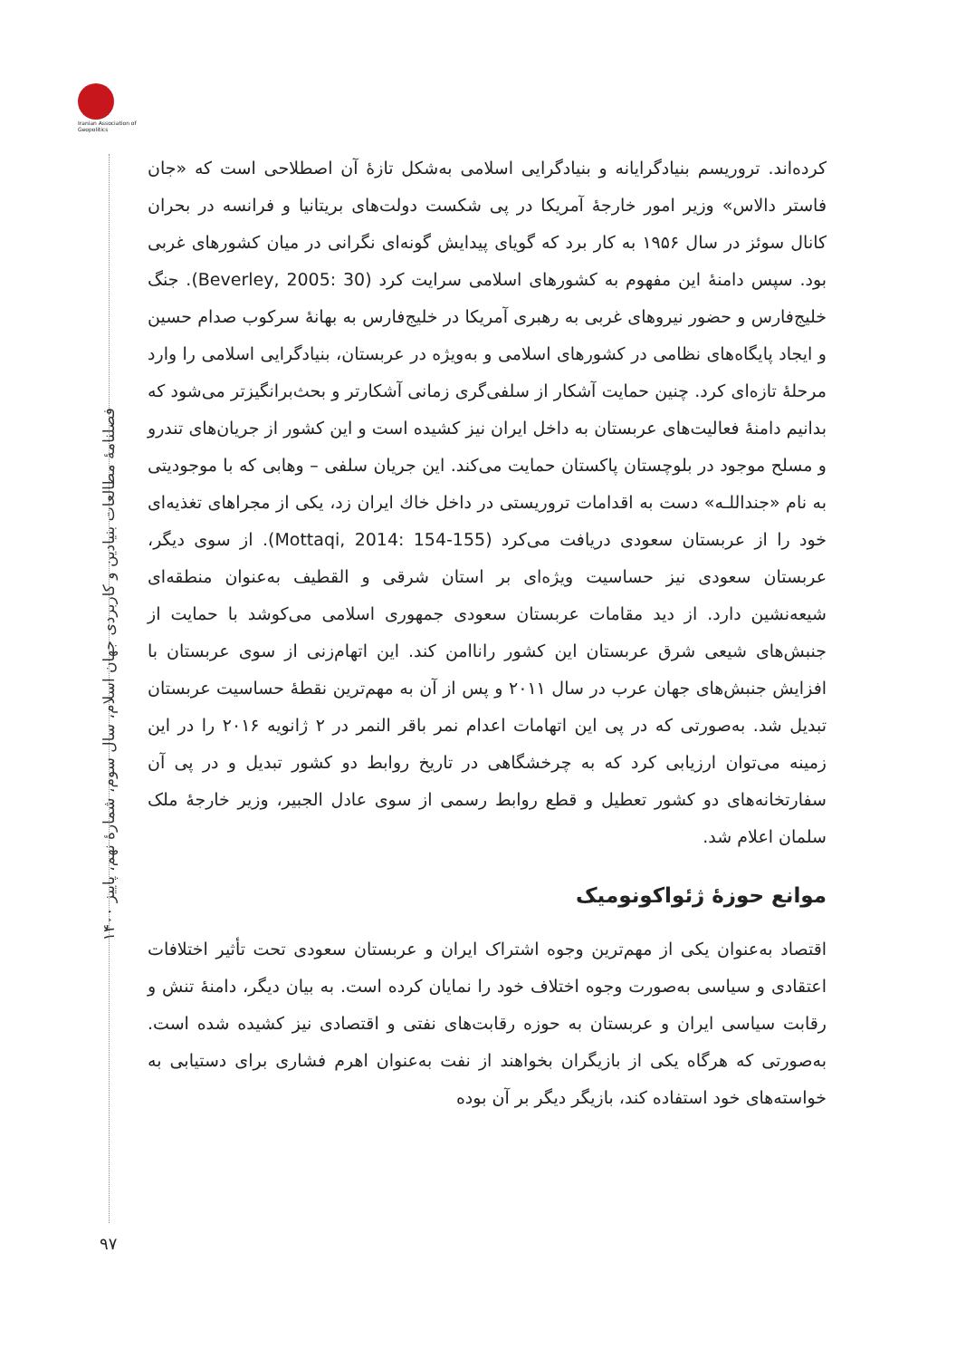Iranian Association of Geopolitics
فصلنامهٔ مطالعات بنیادین و کاربردی جهان اسلام، سال سوم، شمارهٔ نهم، پاییز ۱۴۰۰
کرده‌اند. تروریسم بنیادگرایانه و بنیادگرایی اسلامی به‌شکل تازهٔ آن اصطلاحی است که «جان فاستر دالاس» وزیر امور خارجهٔ آمریکا در پی شکست دولت‌های بریتانیا و فرانسه در بحران کانال سوئز در سال ۱۹۵۶ به کار برد که گویای پیدایش گونه‌ای نگرانی در میان کشورهای غربی بود. سپس دامنهٔ این مفهوم به کشورهای اسلامی سرایت کرد (Beverley, 2005: 30). جنگ خلیج‌فارس و حضور نیروهای غربی به رهبری آمریکا در خلیج‌فارس به بهانهٔ سرکوب صدام حسین و ایجاد پایگاه‌های نظامی در کشورهای اسلامی و به‌ویژه در عربستان، بنیادگرایی اسلامی را وارد مرحلهٔ تازه‌ای کرد. چنین حمایت آشکار از سلفی‌گری زمانی آشکارتر و بحث‌برانگیزتر می‌شود که بدانیم دامنهٔ فعالیت‌های عربستان به داخل ایران نیز کشیده است و این کشور از جریان‌های تندرو و مسلح موجود در بلوچستان پاکستان حمایت می‌کند. این جریان سلفی – وهابی که با موجودیتی به نام «جنداللـه» دست به اقدامات تروریستی در داخل خاك ایران زد، یکی از مجراهای تغذیه‌ای خود را از عربستان سعودی دریافت می‌کرد (Mottaqi, 2014: 154-155). از سوی دیگر، عربستان سعودی نیز حساسیت ویژه‌ای بر استان شرقی و القطیف به‌عنوان منطقه‌ای شیعه‌نشین دارد. از دید مقامات عربستان سعودی جمهوری اسلامی می‌کوشد با حمایت از جنبش‌های شیعی شرق عربستان این کشور راناامن کند. این اتهام‌زنی از سوی عربستان با افزایش جنبش‌های جهان عرب در سال ۲۰۱۱ و پس از آن به مهم‌ترین نقطهٔ حساسیت عربستان تبدیل شد. به‌صورتی که در پی این اتهامات اعدام نمر باقر النمر در ۲ ژانویه ۲۰۱۶ را در این زمینه می‌توان ارزیابی کرد که به چرخشگاهی در تاریخ روابط دو کشور تبدیل و در پی آن سفارتخانه‌های دو کشور تعطیل و قطع روابط رسمی از سوی عادل الجبیر، وزیر خارجهٔ ملک سلمان اعلام شد.
موانع حوزهٔ ژئواکونومیک
اقتصاد به‌عنوان یکی از مهم‌ترین وجوه اشتراک ایران و عربستان سعودی تحت تأثیر اختلافات اعتقادی و سیاسی به‌صورت وجوه اختلاف خود را نمایان کرده است. به بیان دیگر، دامنهٔ تنش و رقابت سیاسی ایران و عربستان به حوزه رقابت‌های نفتی و اقتصادی نیز کشیده شده است. به‌صورتی که هرگاه یکی از بازیگران بخواهند از نفت به‌عنوان اهرم فشاری برای دستیابی به خواسته‌های خود استفاده کند، بازیگر دیگر بر آن بوده
۹۷